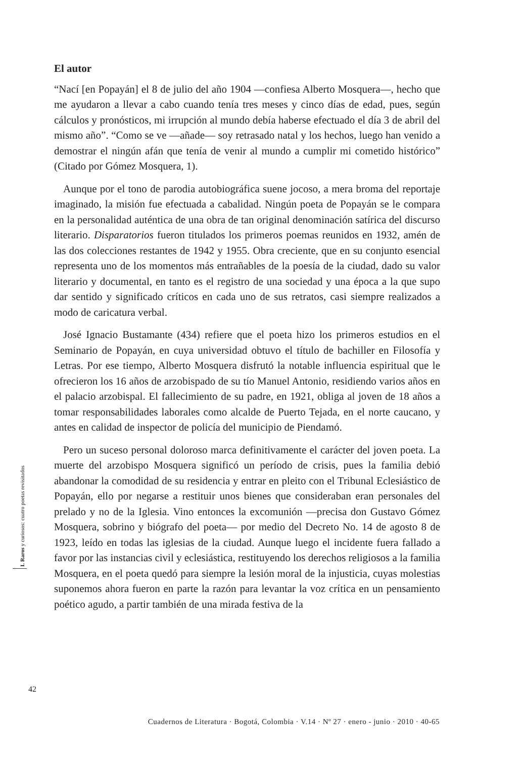El autor
“Nací [en Popayán] el 8 de julio del año 1904 —confiesa Alberto Mosquera—, hecho que me ayudaron a llevar a cabo cuando tenía tres meses y cinco días de edad, pues, según cálculos y pronósticos, mi irrupción al mundo debía haberse efectuado el día 3 de abril del mismo año”. “Como se ve —añade— soy retrasado natal y los hechos, luego han venido a demostrar el ningún afán que tenía de venir al mundo a cumplir mi cometido histórico” (Citado por Gómez Mosquera, 1).
Aunque por el tono de parodia autobiográfica suene jocoso, a mera broma del reportaje imaginado, la misión fue efectuada a cabalidad. Ningún poeta de Popayán se le compara en la personalidad auténtica de una obra de tan original denominación satírica del discurso literario. Disparatorios fueron titulados los primeros poemas reunidos en 1932, amén de las dos colecciones restantes de 1942 y 1955. Obra creciente, que en su conjunto esencial representa uno de los momentos más entrañables de la poesía de la ciudad, dado su valor literario y documental, en tanto es el registro de una sociedad y una época a la que supo dar sentido y significado críticos en cada uno de sus retratos, casi siempre realizados a modo de caricatura verbal.
José Ignacio Bustamante (434) refiere que el poeta hizo los primeros estudios en el Seminario de Popayán, en cuya universidad obtuvo el título de bachiller en Filosofía y Letras. Por ese tiempo, Alberto Mosquera disfrutó la notable influencia espiritual que le ofrecieron los 16 años de arzobispado de su tío Manuel Antonio, residiendo varios años en el palacio arzobispal. El fallecimiento de su padre, en 1921, obliga al joven de 18 años a tomar responsabilidades laborales como alcalde de Puerto Tejada, en el norte caucano, y antes en calidad de inspector de policía del municipio de Piendamó.
Pero un suceso personal doloroso marca definitivamente el carácter del joven poeta. La muerte del arzobispo Mosquera significó un período de crisis, pues la familia debió abandonar la comodidad de su residencia y entrar en pleito con el Tribunal Eclesiástico de Popayán, ello por negarse a restituir unos bienes que consideraban eran personales del prelado y no de la Iglesia. Vino entonces la excomunión —precisa don Gustavo Gómez Mosquera, sobrino y biógrafo del poeta— por medio del Decreto No. 14 de agosto 8 de 1923, leído en todas las iglesias de la ciudad. Aunque luego el incidente fuera fallado a favor por las instancias civil y eclesiástica, restituyendo los derechos religiosos a la familia Mosquera, en el poeta quedó para siempre la lesión moral de la injusticia, cuyas molestias suponemos ahora fueron en parte la razón para levantar la voz crítica en un pensamiento poético agudo, a partir también de una mirada festiva de la
I. Raros y curiosos: cuatro poetas revisitados
42
Cuadernos de Literatura · Bogotá, Colombia · V.14 · Nº 27 · enero - junio · 2010 · 40-65